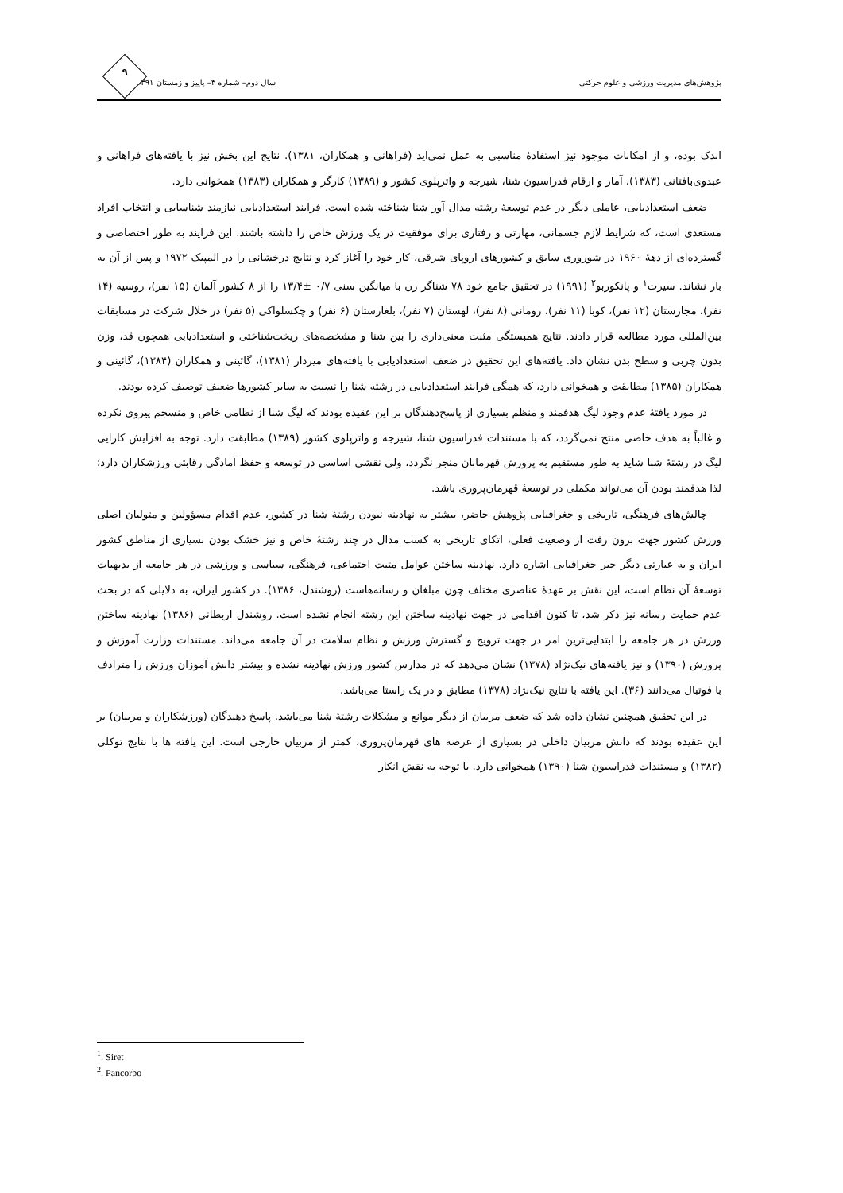پژوهش‌های مدیریت ورزشی و علوم حرکتی سال دوم– شماره ۴– پاییز و زمستان ۱۳۹۱
۹
اندک بوده، و از امکانات موجود نیز استفادۀ مناسبی به عمل نمی‌آید (فراهانی و همکاران، ۱۳۸۱). نتایج این بخش نیز با یافته‌های فراهانی و عبدوی‌بافتانی (۱۳۸۳)، آمار و ارقام فدراسیون شنا، شیرجه و واترپلوی کشور و (۱۳۸۹) کارگر و همکاران (۱۳۸۳) همخوانی دارد.
ضعف استعدادیابی، عاملی دیگر در عدم توسعۀ رشته مدال آور شنا شناخته شده است. فرایند استعدادیابی نیازمند شناسایی و انتخاب افراد مستعدی است، که شرایط لازم جسمانی، مهارتی و رفتاری برای موفقیت در یک ورزش خاص را داشته باشند. این فرایند به طور اختصاصی و گسترده‌ای از دهۀ ۱۹۶۰ در شوروری سابق و کشورهای اروپای شرقی، کار خود را آغاز کرد و نتایج درخشانی را در المپیک ۱۹۷۲ و پس از آن به بار نشاند. سیرت<sup>۱</sup> و پانکوربو<sup>۲</sup> (۱۹۹۱) در تحقیق جامع خود ۷۸ شناگر زن با میانگین سنی ۰/۷ ±۱۳/۴ را از ۸ کشور آلمان (۱۵ نفر)، روسیه (۱۴ نفر)، مجارستان (۱۲ نفر)، کوبا (۱۱ نفر)، رومانی (۸ نفر)، لهستان (۷ نفر)، بلغارستان (۶ نفر) و چکسلواکی (۵ نفر) در خلال شرکت در مسابقات بین‌المللی مورد مطالعه قرار دادند. نتایج همبستگی مثبت معنی‌داری را بین شنا و مشخصه‌های ریخت‌شناختی و استعدادیابی همچون قد، وزن بدون چربی و سطح بدن نشان داد. یافته‌های این تحقیق در ضعف استعدادیابی با یافته‌های میردار (۱۳۸۱)، گائینی و همکاران (۱۳۸۴)، گائینی و همکاران (۱۳۸۵) مطابقت و همخوانی دارد، که همگی فرایند استعدادیابی در رشته شنا را نسبت به سایر کشورها ضعیف توصیف کرده بودند.
در مورد یافتۀ عدم وجود لیگ هدفمند و منظم بسیاری از پاسخ‌دهندگان بر این عقیده بودند که لیگ شنا از نظامی خاص و منسجم پیروی نکرده و غالباً به هدف خاصی منتج نمی‌گردد، که با مستندات فدراسیون شنا، شیرجه و واترپلوی کشور (۱۳۸۹) مطابقت دارد. توجه به افزایش کارایی لیگ در رشتۀ شنا شاید به طور مستقیم به پرورش قهرمانان منجر نگردد، ولی نقشی اساسی در توسعه و حفظ آمادگی رقابتی ورزشکاران دارد؛ لذا هدفمند بودن آن می‌تواند مکملی در توسعۀ قهرمان‌پروری باشد.
چالش‌های فرهنگی، تاریخی و جغرافیایی پژوهش حاضر، بیشتر به نهادینه نبودن رشتۀ شنا در کشور، عدم اقدام مسؤولین و متولیان اصلی ورزش کشور جهت برون رفت از وضعیت فعلی، اتکای تاریخی به کسب مدال در چند رشتۀ خاص و نیز خشک بودن بسیاری از مناطق کشور ایران و به عبارتی دیگر جبر جغرافیایی اشاره دارد. نهادینه ساختن عوامل مثبت اجتماعی، فرهنگی، سیاسی و ورزشی در هر جامعه از بدیهیات توسعۀ آن نظام است، این نقش بر عهدۀ عناصری مختلف چون مبلغان و رسانه‌هاست (روشندل، ۱۳۸۶). در کشور ایران، به دلایلی که در بحث عدم حمایت رسانه نیز ذکر شد، تا کنون اقدامی در جهت نهادینه ساختن این رشته انجام نشده است. روشندل اربطانی (۱۳۸۶) نهادینه ساختن ورزش در هر جامعه را ابتدایی‌ترین امر در جهت ترویج و گسترش ورزش و نظام سلامت در آن جامعه می‌داند. مستندات وزارت آموزش و پرورش (۱۳۹۰) و نیز یافته‌های نیک‌نژاد (۱۳۷۸) نشان می‌دهد که در مدارس کشور ورزش نهادینه نشده و بیشتر دانش آموزان ورزش را مترادف با فوتبال می‌دانند (۳۶). این یافته با نتایج نیک‌نژاد (۱۳۷۸) مطابق و در یک راستا می‌باشد.
در این تحقیق همچنین نشان داده شد که ضعف مربیان از دیگر موانع و مشکلات رشتۀ شنا می‌باشد. پاسخ دهندگان (ورزشکاران و مربیان) بر این عقیده بودند که دانش مربیان داخلی در بسیاری از عرصه های قهرمان‌پروری، کمتر از مربیان خارجی است. این یافته ها با نتایج توکلی (۱۳۸۲) و مستندات فدراسیون شنا (۱۳۹۰) همخوانی دارد. با توجه به نقش انکار
<sup>1</sup>. Siret
<sup>2</sup>. Pancorbo